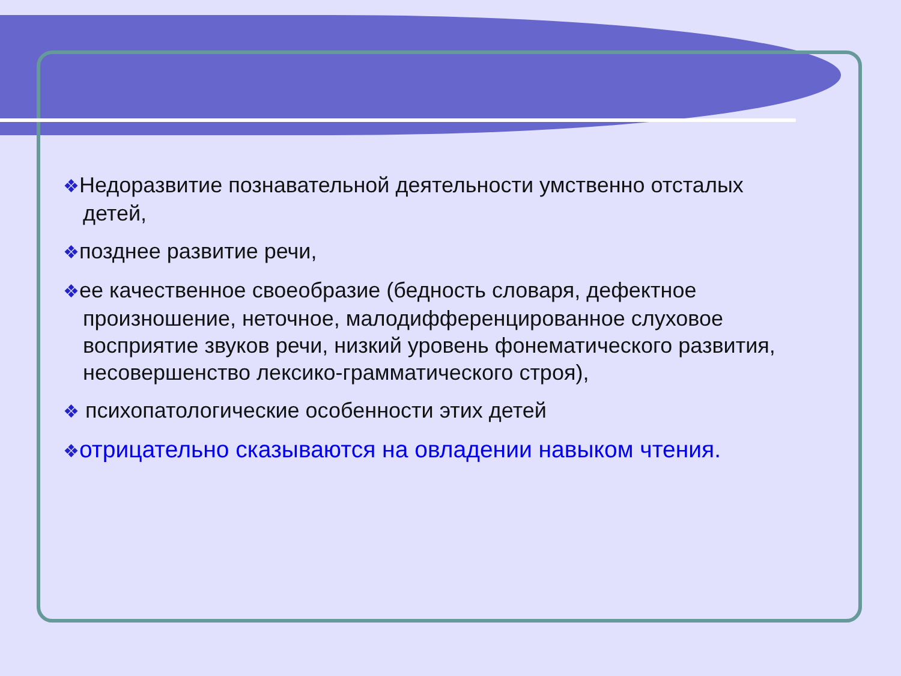❖Недоразвитие познавательной деятельности умственно отсталых детей,
❖позднее развитие речи,
❖ее качественное своеобразие (бедность словаря, дефектное произношение, неточное, малодифференцированное слуховое восприятие звуков речи, низкий уровень фонематического развития, несовершенство лексико-грамматического строя),
❖ психопатологические особенности этих детей
❖отрицательно сказываются на овладении навыком чтения.